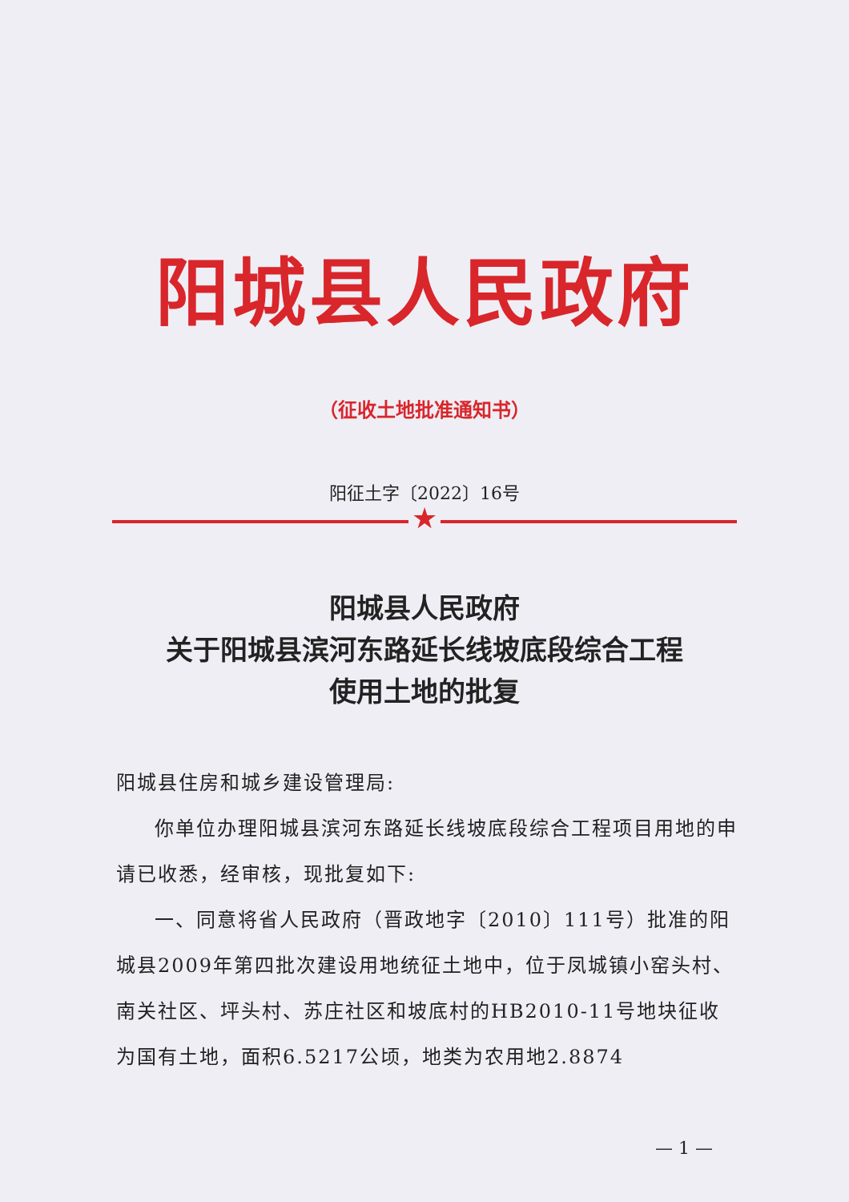阳城县人民政府
（征收土地批准通知书）
阳征土字〔2022〕16号
★
阳城县人民政府
关于阳城县滨河东路延长线坡底段综合工程
使用土地的批复
阳城县住房和城乡建设管理局:
你单位办理阳城县滨河东路延长线坡底段综合工程项目用地的申请已收悉，经审核，现批复如下:
一、同意将省人民政府（晋政地字〔2010〕111号）批准的阳城县2009年第四批次建设用地统征土地中，位于凤城镇小窑头村、南关社区、坪头村、苏庄社区和坡底村的HB2010-11号地块征收为国有土地，面积6.5217公顷，地类为农用地2.8874
— 1 —